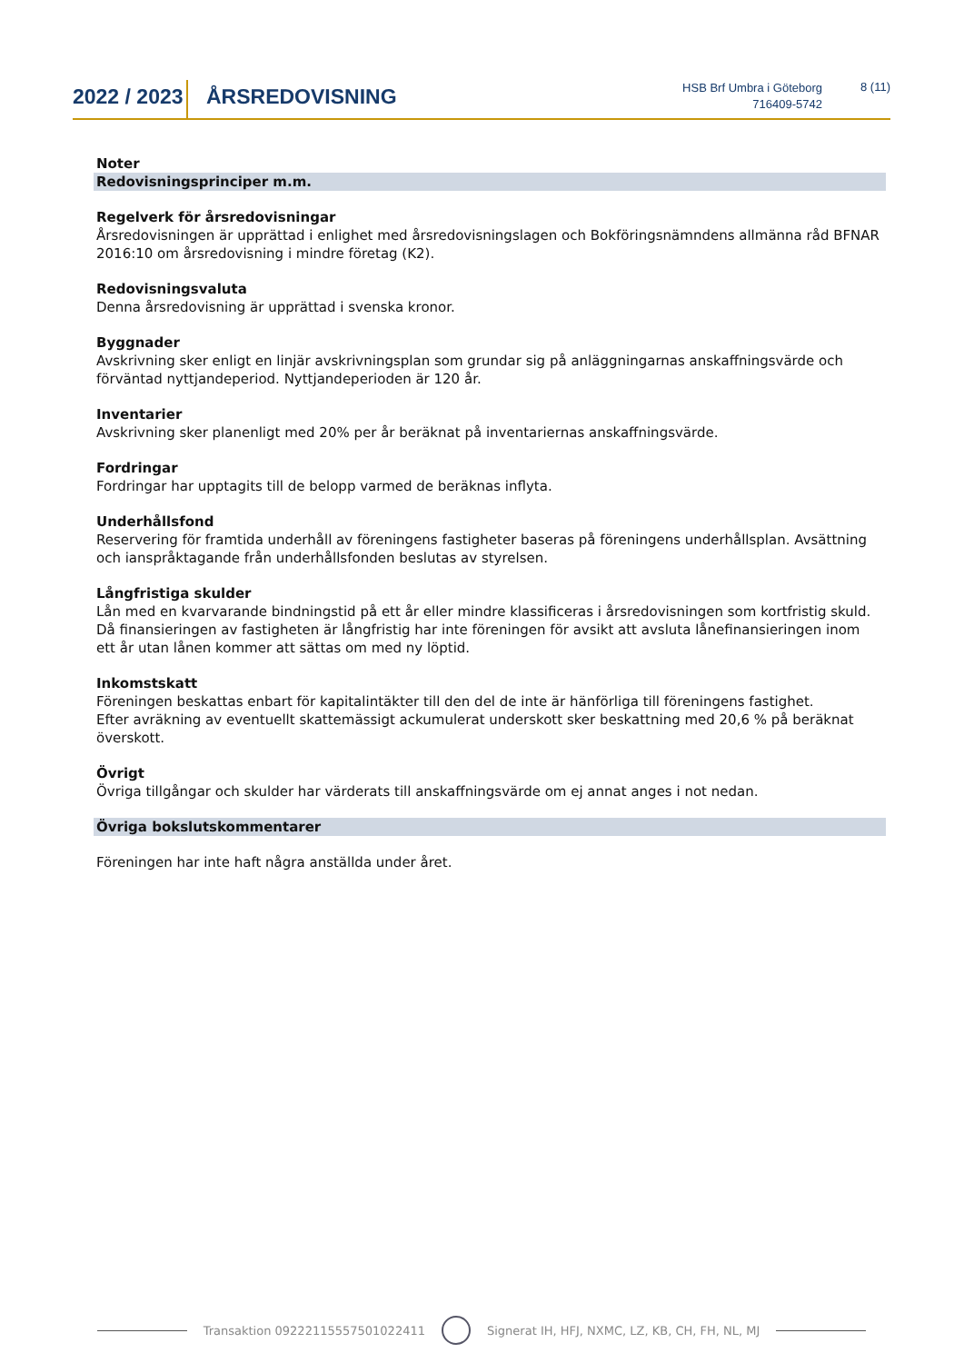2022 / 2023
ÅRSREDOVISNING
HSB Brf Umbra i Göteborg
716409-5742
8 (11)
Noter
Redovisningsprinciper m.m.
Regelverk för årsredovisningar
Årsredovisningen är upprättad i enlighet med årsredovisningslagen och Bokföringsnämndens allmänna råd BFNAR 2016:10 om årsredovisning i mindre företag (K2).
Redovisningsvaluta
Denna årsredovisning är upprättad i svenska kronor.
Byggnader
Avskrivning sker enligt en linjär avskrivningsplan som grundar sig på anläggningarnas anskaffningsvärde och förväntad nyttjandeperiod. Nyttjandeperioden är 120 år.
Inventarier
Avskrivning sker planenligt med 20% per år beräknat på inventariernas anskaffningsvärde.
Fordringar
Fordringar har upptagits till de belopp varmed de beräknas inflyta.
Underhållsfond
Reservering för framtida underhåll av föreningens fastigheter baseras på föreningens underhållsplan. Avsättning och ianspråktagande från underhållsfonden beslutas av styrelsen.
Långfristiga skulder
Lån med en kvarvarande bindningstid på ett år eller mindre klassificeras i årsredovisningen som kortfristig skuld.
Då finansieringen av fastigheten är långfristig har inte föreningen för avsikt att avsluta lånefinansieringen inom ett år utan lånen kommer att sättas om med ny löptid.
Inkomstskatt
Föreningen beskattas enbart för kapitalintäkter till den del de inte är hänförliga till föreningens fastighet.
Efter avräkning av eventuellt skattemässigt ackumulerat underskott sker beskattning med 20,6 % på beräknat överskott.
Övrigt
Övriga tillgångar och skulder har värderats till anskaffningsvärde om ej annat anges i not nedan.
Övriga bokslutskommentarer
Föreningen har inte haft några anställda under året.
Transaktion 09222115557501022411
Signerat IH, HFJ, NXMC, LZ, KB, CH, FH, NL, MJ